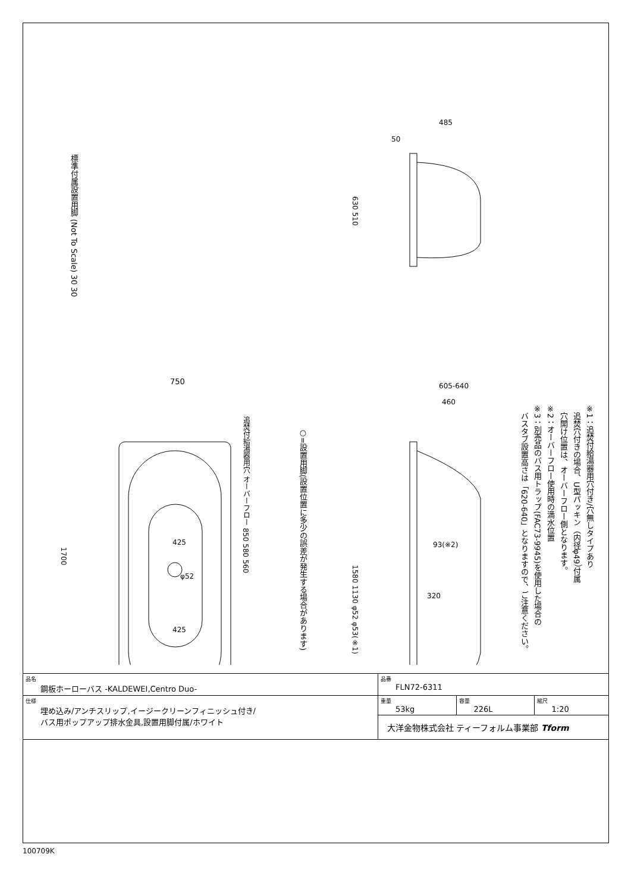750
425
425
φ52
485
50
605-640
460
93(※2)
320
標準付属設置用脚 (Not To Scale) 30 30
1700
追焚付給湯器用穴 オーバーフロー 850 580 560
630 510
1580 1130 φ52 φ53(※1)
○=設置用脚(設置位置に多少の誤差が発生する場合があります)
※1：追焚付給湯器用穴付き/穴無しタイプあり
　追焚穴付きの場合、U型パッキン（内径φ49）付属
　穴開け位置は、オーバーフロー側となります。
※2：オーバーフロー使用時の満水位置
※3：別売品のバス用トラップ(FAC73-9945)を使用した場合の
　バスタブ設置高さは「620-640」となりますので、ご注意ください。
| 品名 鋼板ホーローバス -KALDEWEI,Centro Duo- | 品番 FLN72-6311 | | |
| 仕様 埋め込み/アンチスリップ,イージークリーンフィニッシュ付き/ バス用ポップアップ排水金具,設置用脚付属/ホワイト | 重量 53kg | 容量 226L | 縮尺 1:20 |
| | 大洋金物株式会社 ティーフォルム事業部 Tform | | |
100709K